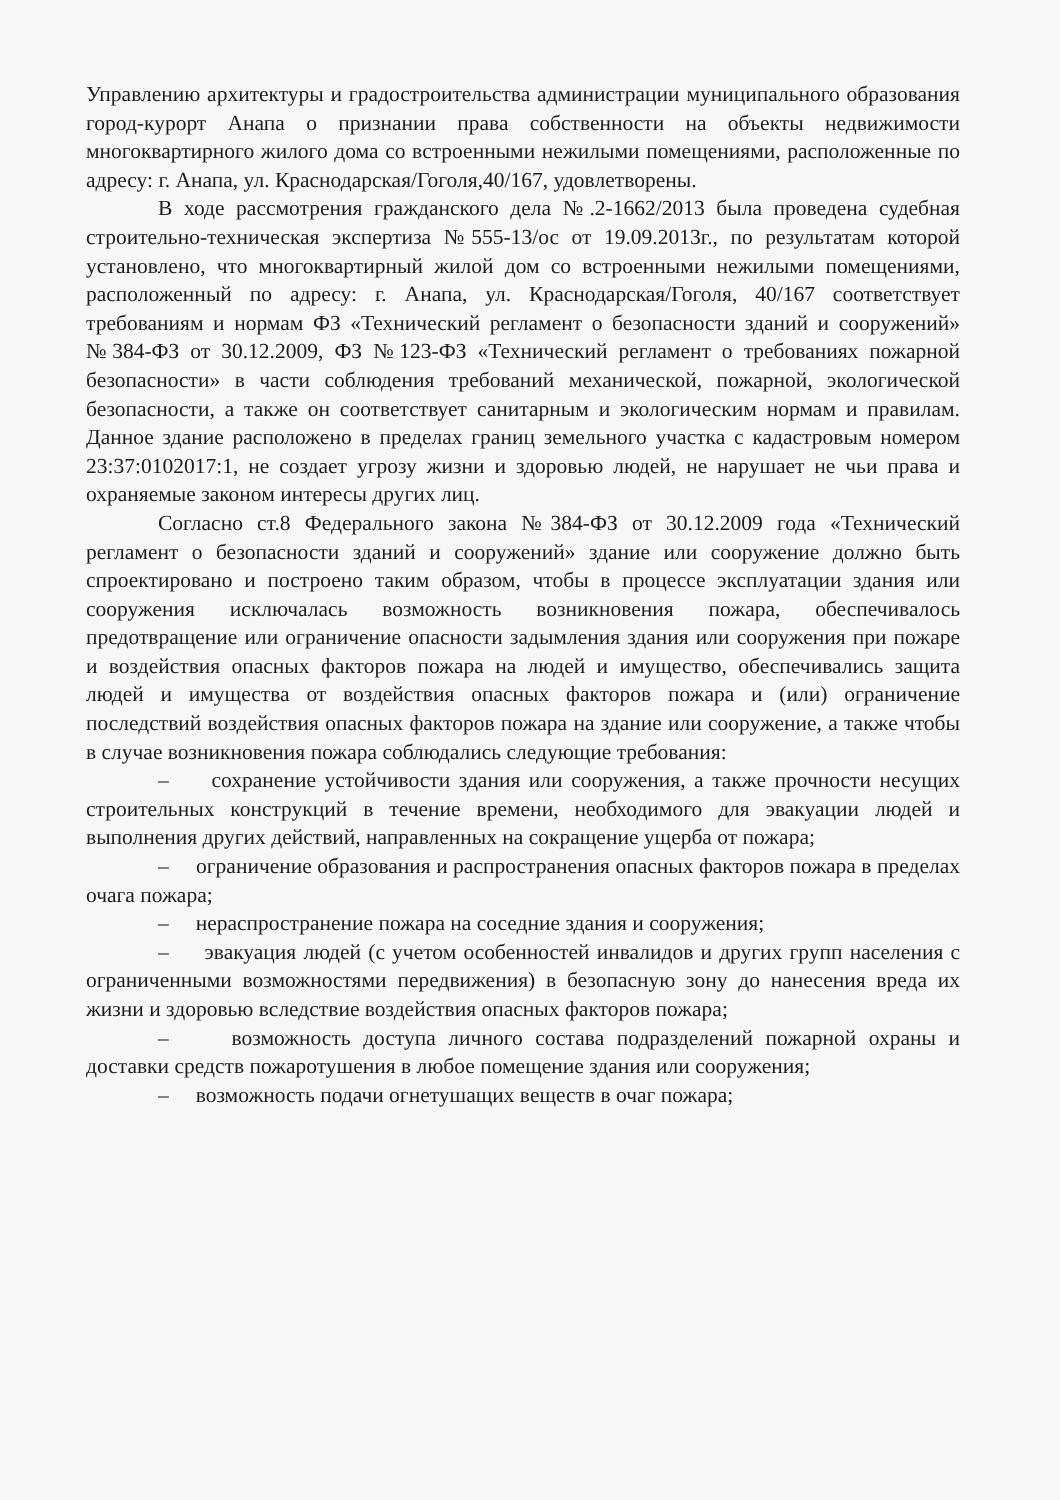Управлению архитектуры и градостроительства администрации муниципального образования город-курорт Анапа о признании права собственности на объекты недвижимости многоквартирного жилого дома со встроенными нежилыми помещениями, расположенные по адресу: г. Анапа, ул. Краснодарская/Гоголя,40/167, удовлетворены.
В ходе рассмотрения гражданского дела №.2-1662/2013 была проведена судебная строительно-техническая экспертиза №555-13/ос от 19.09.2013г., по результатам которой установлено, что многоквартирный жилой дом со встроенными нежилыми помещениями, расположенный по адресу: г. Анапа, ул. Краснодарская/Гоголя, 40/167 соответствует требованиям и нормам ФЗ «Технический регламент о безопасности зданий и сооружений» №384-ФЗ от 30.12.2009, ФЗ №123-ФЗ «Технический регламент о требованиях пожарной безопасности» в части соблюдения требований механической, пожарной, экологической безопасности, а также он соответствует санитарным и экологическим нормам и правилам. Данное здание расположено в пределах границ земельного участка с кадастровым номером 23:37:0102017:1, не создает угрозу жизни и здоровью людей, не нарушает не чьи права и охраняемые законом интересы других лиц.
Согласно ст.8 Федерального закона №384-ФЗ от 30.12.2009 года «Технический регламент о безопасности зданий и сооружений» здание или сооружение должно быть спроектировано и построено таким образом, чтобы в процессе эксплуатации здания или сооружения исключалась возможность возникновения пожара, обеспечивалось предотвращение или ограничение опасности задымления здания или сооружения при пожаре и воздействия опасных факторов пожара на людей и имущество, обеспечивались защита людей и имущества от воздействия опасных факторов пожара и (или) ограничение последствий воздействия опасных факторов пожара на здание или сооружение, а также чтобы в случае возникновения пожара соблюдались следующие требования:
– сохранение устойчивости здания или сооружения, а также прочности несущих строительных конструкций в течение времени, необходимого для эвакуации людей и выполнения других действий, направленных на сокращение ущерба от пожара;
– ограничение образования и распространения опасных факторов пожара в пределах очага пожара;
– нераспространение пожара на соседние здания и сооружения;
– эвакуация людей (с учетом особенностей инвалидов и других групп населения с ограниченными возможностями передвижения) в безопасную зону до нанесения вреда их жизни и здоровью вследствие воздействия опасных факторов пожара;
– возможность доступа личного состава подразделений пожарной охраны и доставки средств пожаротушения в любое помещение здания или сооружения;
– возможность подачи огнетушащих веществ в очаг пожара;